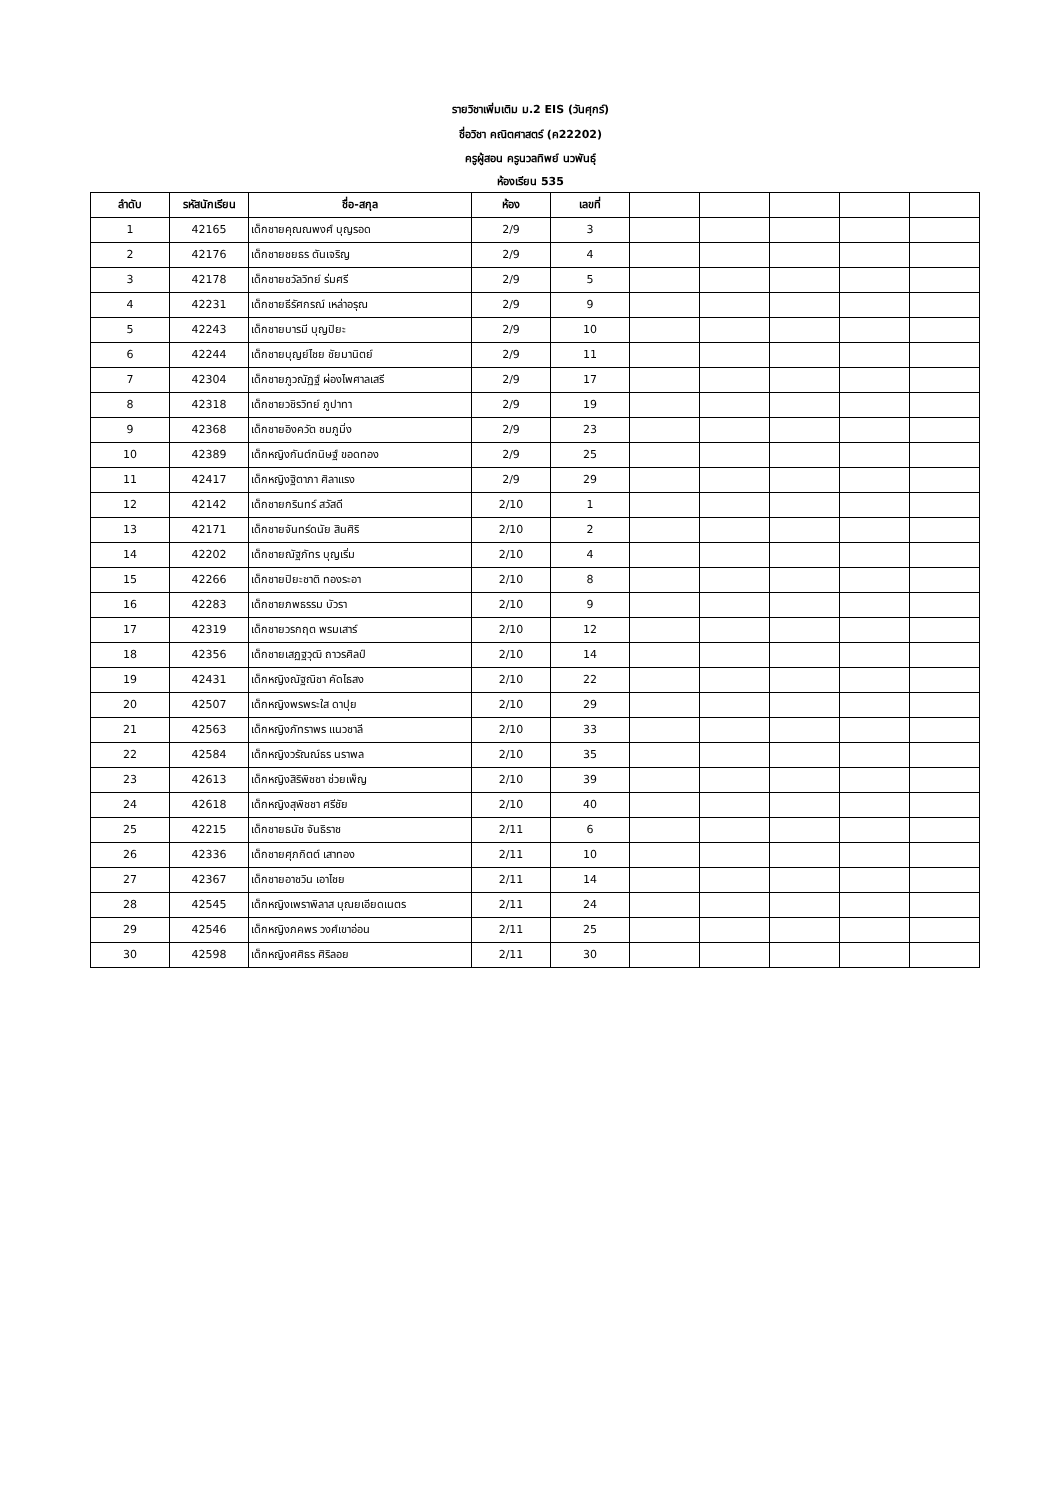รายวิชาเพิ่มเติม ม.2 EIS (วันศุกร์)
ชื่อวิชา คณิตศาสตร์ (ค22202)
ครูผู้สอน ครูนวลทิพย์ นวพันธุ์
ห้องเรียน 535
| ลำดับ | รหัสนักเรียน | ชื่อ-สกุล | ห้อง | เลขที่ | | | | | |
| --- | --- | --- | --- | --- | --- | --- | --- | --- | --- |
| 1 | 42165 | เด็กชายคุณณพงศ์ บุญรอด | 2/9 | 3 | | | | | |
| 2 | 42176 | เด็กชายชยธร ตันเจริญ | 2/9 | 4 | | | | | |
| 3 | 42178 | เด็กชายชวัลวิทย์ ร่มศรี | 2/9 | 5 | | | | | |
| 4 | 42231 | เด็กชายธีรัศกรณ์ เหล่าอรุณ | 2/9 | 9 | | | | | |
| 5 | 42243 | เด็กชายบารมี บุญปิยะ | 2/9 | 10 | | | | | |
| 6 | 42244 | เด็กชายบุญย์ไชย ชัยมานิตย์ | 2/9 | 11 | | | | | |
| 7 | 42304 | เด็กชายภูวณัฏฐ์ ผ่องไพศาลเสรี | 2/9 | 17 | | | | | |
| 8 | 42318 | เด็กชายวชิรวิทย์ ภูปาทา | 2/9 | 19 | | | | | |
| 9 | 42368 | เด็กชายอิงควัต ชมภูมิ่ง | 2/9 | 23 | | | | | |
| 10 | 42389 | เด็กหญิงกันต์กนิษฐ์ ขอดทอง | 2/9 | 25 | | | | | |
| 11 | 42417 | เด็กหญิงฐิตาภา ศิลาแรง | 2/9 | 29 | | | | | |
| 12 | 42142 | เด็กชายกรินทร์ สวัสดี | 2/10 | 1 | | | | | |
| 13 | 42171 | เด็กชายจันทร์ดนัย สินศิริ | 2/10 | 2 | | | | | |
| 14 | 42202 | เด็กชายณัฐภัทร บุญเริ่ม | 2/10 | 4 | | | | | |
| 15 | 42266 | เด็กชายปิยะชาติ ทองระอา | 2/10 | 8 | | | | | |
| 16 | 42283 | เด็กชายภพธรรม บัวรา | 2/10 | 9 | | | | | |
| 17 | 42319 | เด็กชายวรกฤต พรมเสาร์ | 2/10 | 12 | | | | | |
| 18 | 42356 | เด็กชายเสฏฐวุฒิ ถาวรศิลป์ | 2/10 | 14 | | | | | |
| 19 | 42431 | เด็กหญิงณัฐณิชา คัดไธสง | 2/10 | 22 | | | | | |
| 20 | 42507 | เด็กหญิงพรพระใส ดาปุย | 2/10 | 29 | | | | | |
| 21 | 42563 | เด็กหญิงภัทราพร แนวชาลี | 2/10 | 33 | | | | | |
| 22 | 42584 | เด็กหญิงวรัณณ์ธร นราพล | 2/10 | 35 | | | | | |
| 23 | 42613 | เด็กหญิงสิริพิชชา ช่วยเพ็ญ | 2/10 | 39 | | | | | |
| 24 | 42618 | เด็กหญิงสุพิชชา ศรีชัย | 2/10 | 40 | | | | | |
| 25 | 42215 | เด็กชายธนัช จันธิราช | 2/11 | 6 | | | | | |
| 26 | 42336 | เด็กชายศุภกิตต์ เสาทอง | 2/11 | 10 | | | | | |
| 27 | 42367 | เด็กชายอาชวิน เอาไชย | 2/11 | 14 | | | | | |
| 28 | 42545 | เด็กหญิงเพราพิลาส บุณยเอียดเนตร | 2/11 | 24 | | | | | |
| 29 | 42546 | เด็กหญิงภคพร วงศ์เขาอ่อน | 2/11 | 25 | | | | | |
| 30 | 42598 | เด็กหญิงศศิธร ศิริลอย | 2/11 | 30 | | | | | |